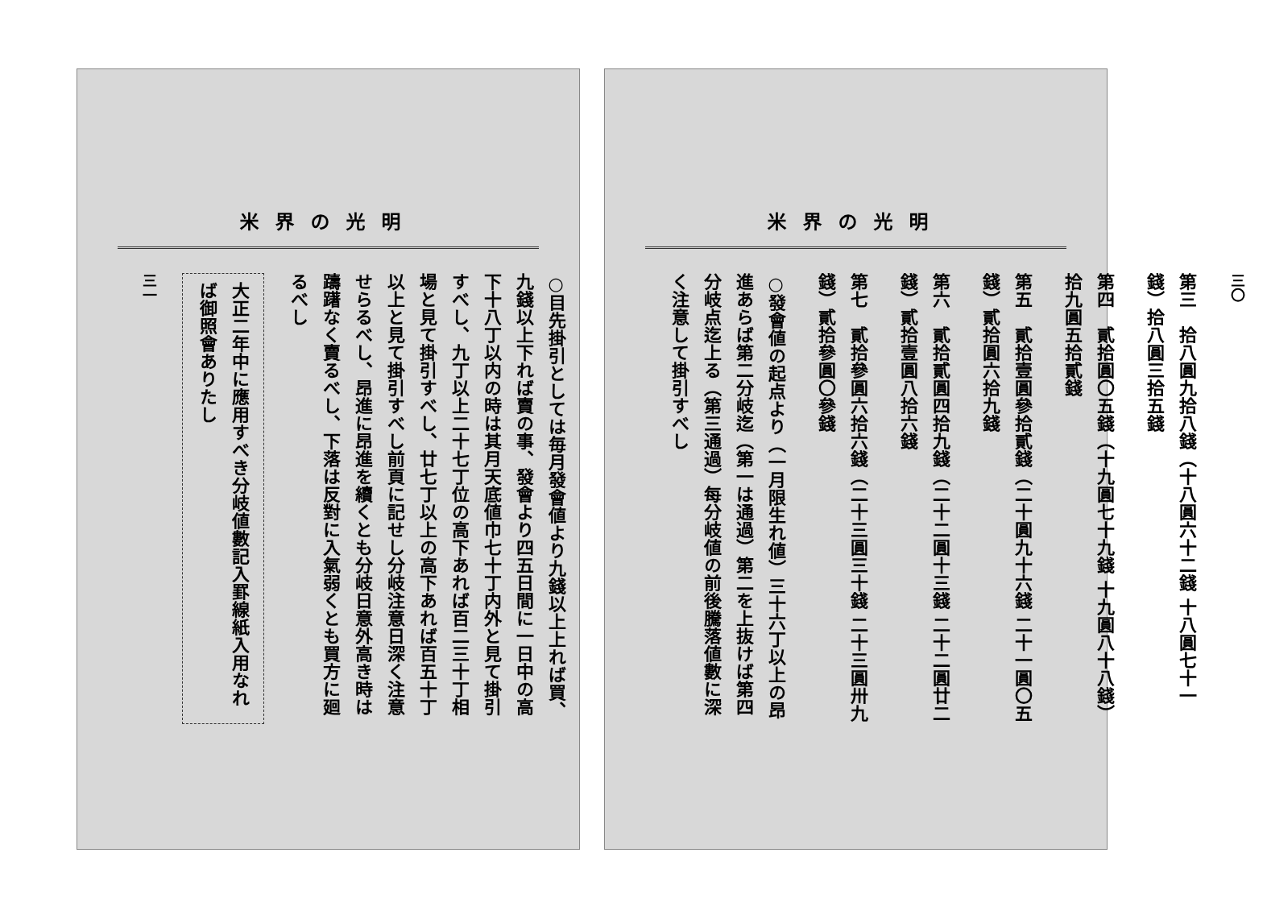米界の光明
○目先掛引としては毎月發會値より九錢以上上れば買、九錢以上下れば賣の事、發會より四五日間に一日中の高下十八丁以内の時は其月天底値巾七十丁内外と見て掛引すべし、九丁以上二十七丁位の高下あれば百二三十丁相場と見て掛引すべし、廿七丁以上の高下あれば百五十丁以上と見て掛引すべし前頁に記せし分岐注意日深く注意せらるべし、昂進に昂進を續くとも分岐日意外高き時は躊躇なく賣るべし、下落は反對に入氣弱くとも買方に廻るべし
大正二年中に應用すべき分岐値數記入罫線紙入用なれば御照會ありたし
三一
米界の光明
三〇
第三　拾八圓九拾八錢（十八圓六十二錢 十八圓七十一錢）拾八圓三拾五錢
第四　貳拾圓〇五錢（十九圓七十九錢 十九圓八十八錢）拾九圓五拾貳錢
第五　貳拾壹圓參拾貳錢（二十圓九十六錢 二十一圓〇五錢）貳拾圓六拾九錢
第六　貳拾貳圓四拾九錢（二十二圓十三錢 二十二圓廿二錢）貳拾壹圓八拾六錢
第七　貳拾參圓六拾六錢（二十三圓三十錢 二十三圓卅九錢）貳拾參圓〇參錢
○發會値の起点より（一月限生れ値）三十六丁以上の昂進あらば第二分岐迄（第一は通過）第二を上抜けば第四分岐点迄上る（第三通過）每分岐値の前後騰落値數に深く注意して掛引すべし